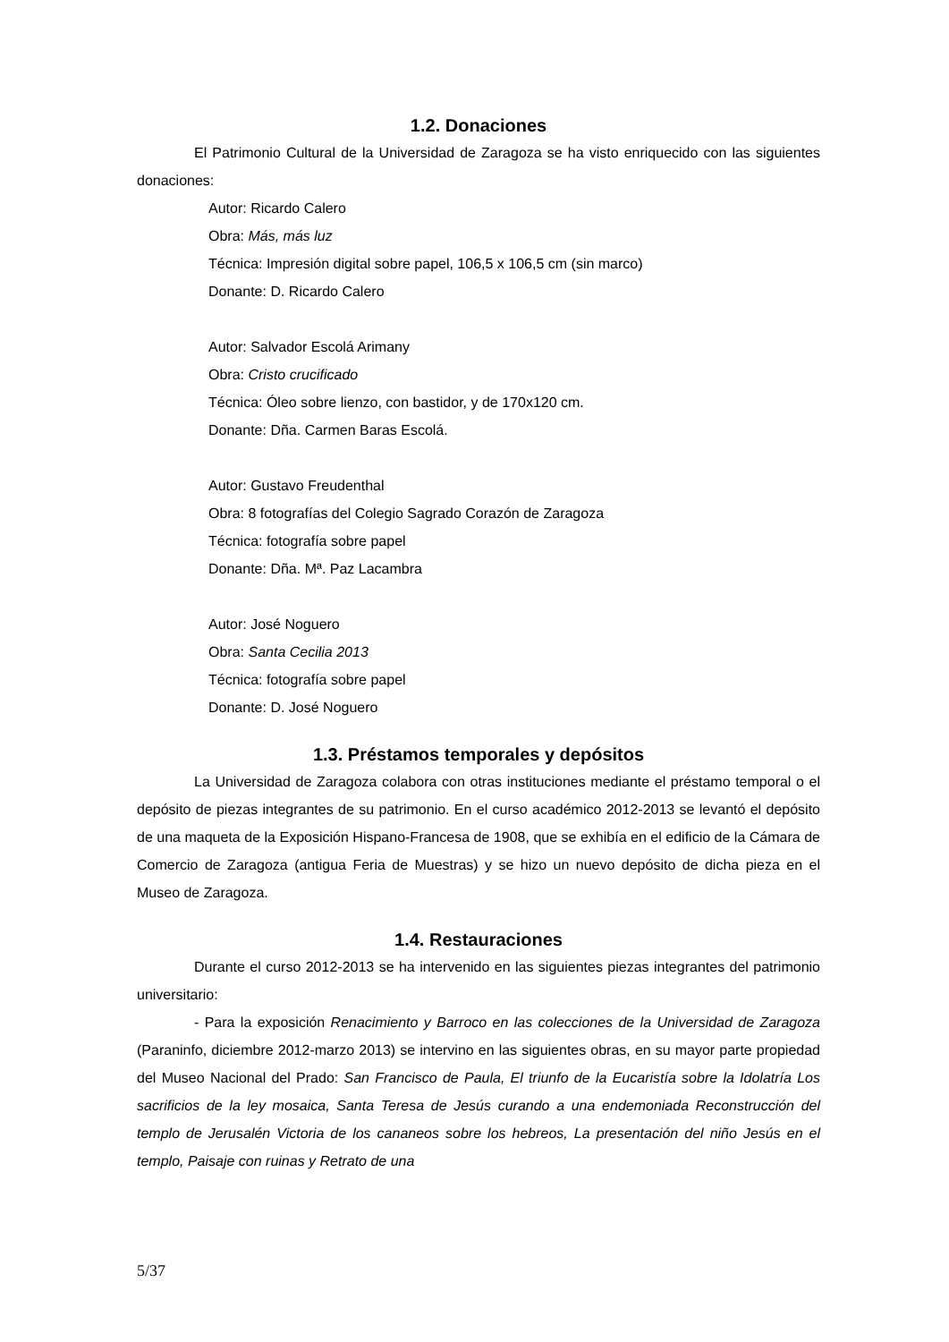1.2. Donaciones
El Patrimonio Cultural de la Universidad de Zaragoza se ha visto enriquecido con las siguientes donaciones:
Autor: Ricardo Calero
Obra: Más, más luz
Técnica: Impresión digital sobre papel, 106,5 x 106,5 cm (sin marco)
Donante: D. Ricardo Calero
Autor: Salvador Escolá Arimany
Obra: Cristo crucificado
Técnica: Óleo sobre lienzo, con bastidor, y de 170x120 cm.
Donante: Dña. Carmen Baras Escolá.
Autor: Gustavo Freudenthal
Obra: 8 fotografías del Colegio Sagrado Corazón de Zaragoza
Técnica: fotografía sobre papel
Donante: Dña. Mª. Paz Lacambra
Autor: José Noguero
Obra: Santa Cecilia 2013
Técnica: fotografía sobre papel
Donante: D. José Noguero
1.3. Préstamos temporales y depósitos
La Universidad de Zaragoza colabora con otras instituciones mediante el préstamo temporal o el depósito de piezas integrantes de su patrimonio. En el curso académico 2012-2013 se levantó el depósito de una maqueta de la Exposición Hispano-Francesa de 1908, que se exhibía en el edificio de la Cámara de Comercio de Zaragoza (antigua Feria de Muestras) y se hizo un nuevo depósito de dicha pieza en el Museo de Zaragoza.
1.4. Restauraciones
Durante el curso 2012-2013 se ha intervenido en las siguientes piezas integrantes del patrimonio universitario:
- Para la exposición Renacimiento y Barroco en las colecciones de la Universidad de Zaragoza (Paraninfo, diciembre 2012-marzo 2013) se intervino en las siguientes obras, en su mayor parte propiedad del Museo Nacional del Prado: San Francisco de Paula, El triunfo de la Eucaristía sobre la Idolatría Los sacrificios de la ley mosaica, Santa Teresa de Jesús curando a una endemoniada Reconstrucción del templo de Jerusalén Victoria de los cananeos sobre los hebreos, La presentación del niño Jesús en el templo, Paisaje con ruinas y Retrato de una
5/37